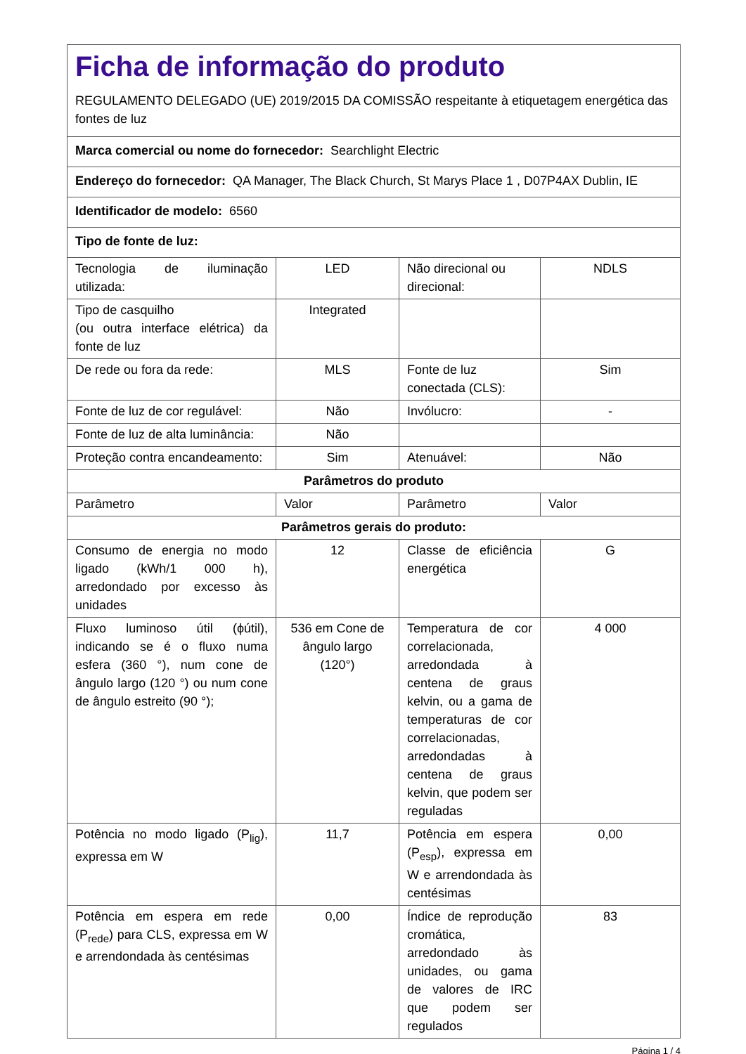| Ficha de informação do produto REGULAMENTO DELEGADO (UE) 2019/2015 DA COMISSÃO respeitante à etiquetagem energética das fontes de luz | | | |
| Marca comercial ou nome do fornecedor: Searchlight Electric | | | |
| Endereço do fornecedor: QA Manager, The Black Church, St Marys Place 1 , D07P4AX Dublin, IE | | | |
| Identificador de modelo: 6560 | | | |
| Tipo de fonte de luz: | | | |
| Tecnologia de iluminação utilizada: | LED | Não direcional ou direcional: | NDLS |
| Tipo de casquilho (ou outra interface elétrica) da fonte de luz | Integrated | | |
| De rede ou fora da rede: | MLS | Fonte de luz conectada (CLS): | Sim |
| Fonte de luz de cor regulável: | Não | Invólucro: | - |
| Fonte de luz de alta luminância: | Não | | |
| Proteção contra encandeamento: | Sim | Atenuável: | Não |
| Parâmetros do produto | | | |
| Parâmetro | Valor | Parâmetro | Valor |
| Parâmetros gerais do produto: | | | |
| Consumo de energia no modo ligado (kWh/1 000 h), arredondado por excesso às unidades | 12 | Classe de eficiência energética | G |
| Fluxo luminoso útil (ϕútil), indicando se é o fluxo numa esfera (360 °), num cone de ângulo largo (120 °) ou num cone de ângulo estreito (90 °); | 536 em Cone de ângulo largo (120°) | Temperatura de cor correlacionada, arredondada à centena de graus kelvin, ou a gama de temperaturas de cor correlacionadas, arredondadas à centena de graus kelvin, que podem ser reguladas | 4 000 |
| Potência no modo ligado (P<sub>lig</sub>), expressa em W | 11,7 | Potência em espera (P<sub>esp</sub>), expressa em W e arrendondada às centésimas | 0,00 |
| Potência em espera em rede (P<sub>rede</sub>) para CLS, expressa em W e arrendondada às centésimas | 0,00 | Índice de reprodução cromática, arredondado às unidades, ou gama de valores de IRC que podem ser regulados | 83 |
Página 1 / 4